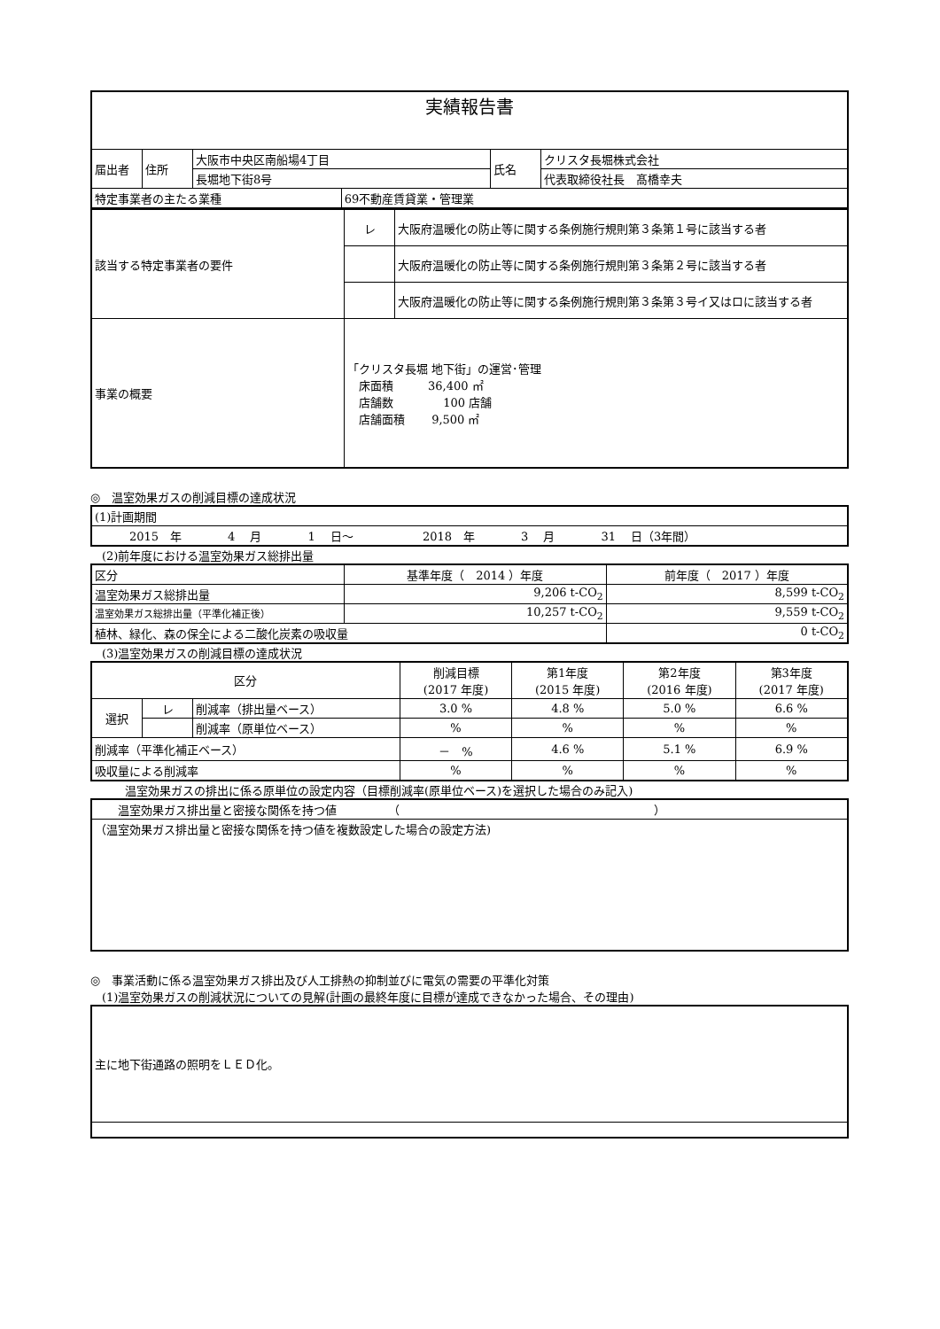| 実績報告書 | | | | | |
| 届出者 | 住所 | 大阪市中央区南船場4丁目 | | 氏名 | クリスタ長堀株式会社 |
| | | 長堀地下街8号 | | | 代表取締役社長 髙橋幸夫 |
| 特定事業者の主たる業種 | | | 69不動産賃貸業・管理業 | | |
| 該当する特定事業者の要件 | レ | 大阪府温暖化の防止等に関する条例施行規則第３条第１号に該当する者 |
| | | 大阪府温暖化の防止等に関する条例施行規則第３条第２号に該当する者 |
| | | 大阪府温暖化の防止等に関する条例施行規則第３条第３号イ又はロに該当する者 |
| 事業の概要 | 「クリスタ長堀 地下街」の運営･管理 床面積 36,400 ㎡ 店舗数 100 店舗 店舗面積 9,500 ㎡ | |
◎　温室効果ガスの削減目標の達成状況
| (1)計画期間 |
| 2015 年 4 月 1 日～ 2018 年 3 月 31 日（3年間） |
　(2)前年度における温室効果ガス総排出量
| 区分 | 基準年度（ 2014 ）年度 | 前年度（ 2017 ）年度 |
| 温室効果ガス総排出量 | 9,206 t-CO<sub>2</sub> | 8,599 t-CO<sub>2</sub> |
| 温室効果ガス総排出量（平準化補正後） | 10,257 t-CO<sub>2</sub> | 9,559 t-CO<sub>2</sub> |
| 植林、緑化、森の保全による二酸化炭素の吸収量 | | 0 t-CO<sub>2</sub> |
　(3)温室効果ガスの削減目標の達成状況
| 区分 | | | 削減目標 (2017 年度) | 第1年度 (2015 年度) | 第2年度 (2016 年度) | 第3年度 (2017 年度) |
| 選択 | レ | 削減率（排出量ベース） | 3.0 % | 4.8 % | 5.0 % | 6.6 % |
| | | 削減率（原単位ベース） | % | % | % | % |
| 削減率（平準化補正ベース） | | | － % | 4.6 % | 5.1 % | 6.9 % |
| 吸収量による削減率 | | | % | % | % | % |
　　　温室効果ガスの排出に係る原単位の設定内容（目標削減率(原単位ベース)を選択した場合のみ記入)
| 温室効果ガス排出量と密接な関係を持つ値 （ ） |
| （温室効果ガス排出量と密接な関係を持つ値を複数設定した場合の設定方法) |
◎　事業活動に係る温室効果ガス排出及び人工排熱の抑制並びに電気の需要の平準化対策
　(1)温室効果ガスの削減状況についての見解(計画の最終年度に目標が達成できなかった場合、その理由)
| 主に地下街通路の照明をＬＥＤ化。 |